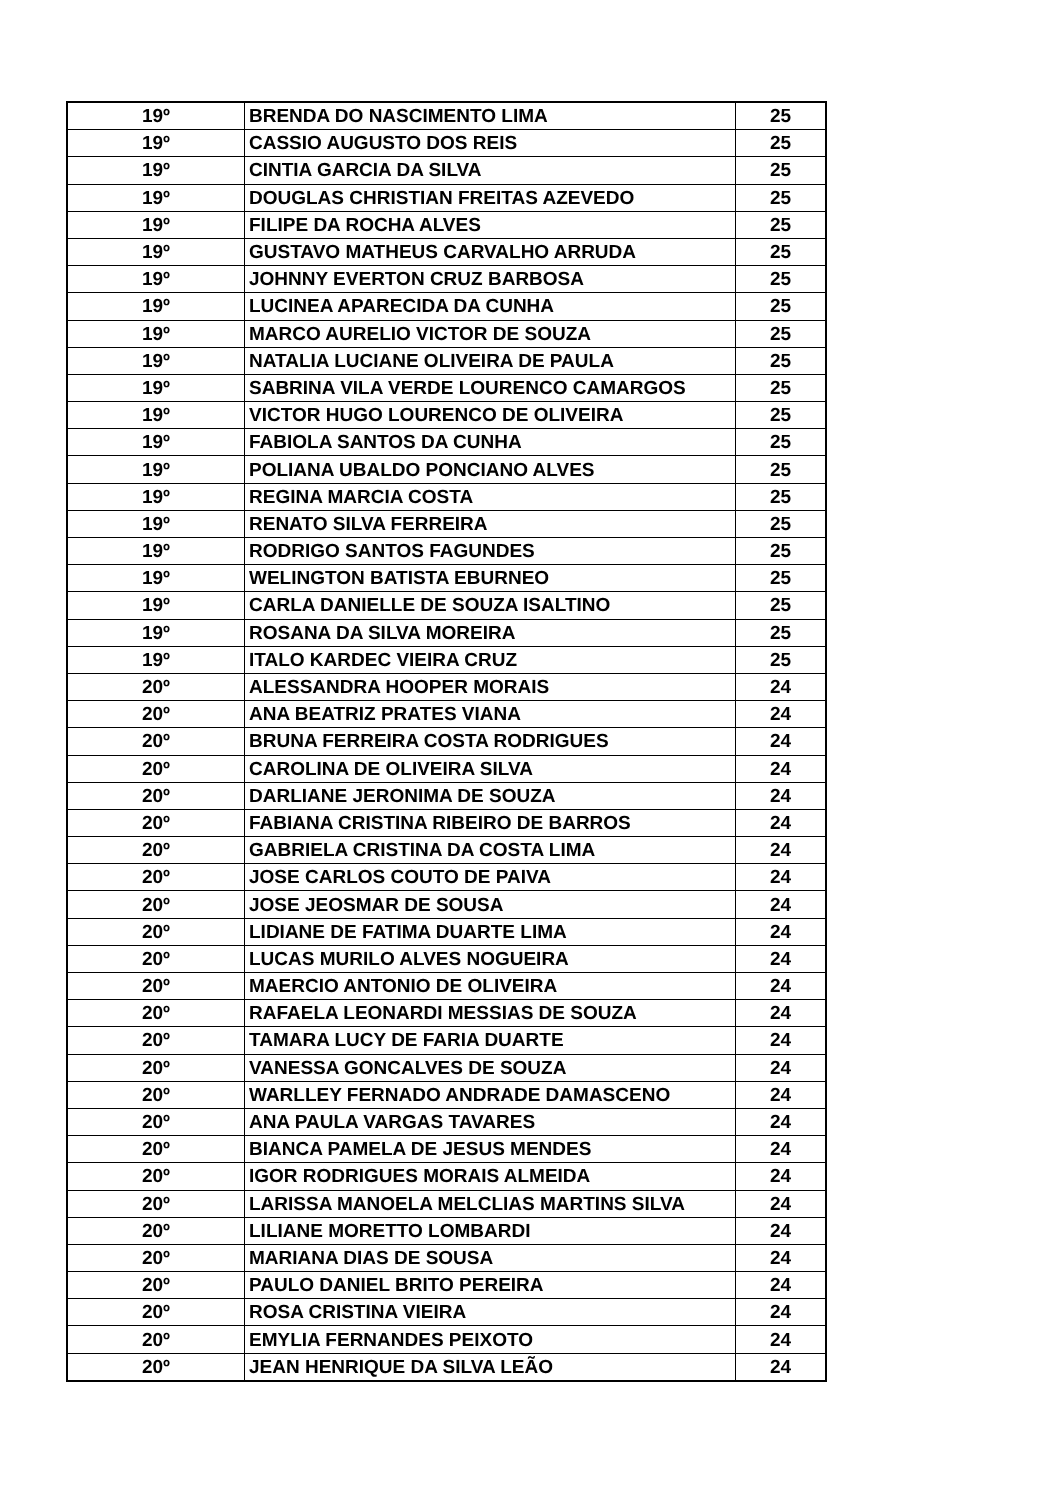| 19º | BRENDA DO NASCIMENTO LIMA | 25 |
| 19º | CASSIO AUGUSTO DOS REIS | 25 |
| 19º | CINTIA GARCIA DA SILVA | 25 |
| 19º | DOUGLAS CHRISTIAN FREITAS AZEVEDO | 25 |
| 19º | FILIPE DA ROCHA ALVES | 25 |
| 19º | GUSTAVO MATHEUS CARVALHO ARRUDA | 25 |
| 19º | JOHNNY EVERTON CRUZ BARBOSA | 25 |
| 19º | LUCINEA APARECIDA DA CUNHA | 25 |
| 19º | MARCO AURELIO VICTOR DE SOUZA | 25 |
| 19º | NATALIA LUCIANE OLIVEIRA DE PAULA | 25 |
| 19º | SABRINA VILA VERDE LOURENCO CAMARGOS | 25 |
| 19º | VICTOR HUGO LOURENCO DE OLIVEIRA | 25 |
| 19º | FABIOLA SANTOS DA CUNHA | 25 |
| 19º | POLIANA UBALDO PONCIANO ALVES | 25 |
| 19º | REGINA MARCIA COSTA | 25 |
| 19º | RENATO SILVA FERREIRA | 25 |
| 19º | RODRIGO SANTOS FAGUNDES | 25 |
| 19º | WELINGTON BATISTA EBURNEO | 25 |
| 19º | CARLA DANIELLE DE SOUZA ISALTINO | 25 |
| 19º | ROSANA DA SILVA MOREIRA | 25 |
| 19º | ITALO KARDEC VIEIRA CRUZ | 25 |
| 20º | ALESSANDRA HOOPER MORAIS | 24 |
| 20º | ANA BEATRIZ PRATES VIANA | 24 |
| 20º | BRUNA FERREIRA COSTA RODRIGUES | 24 |
| 20º | CAROLINA DE OLIVEIRA SILVA | 24 |
| 20º | DARLIANE JERONIMA DE SOUZA | 24 |
| 20º | FABIANA CRISTINA RIBEIRO DE BARROS | 24 |
| 20º | GABRIELA CRISTINA DA COSTA LIMA | 24 |
| 20º | JOSE CARLOS COUTO DE PAIVA | 24 |
| 20º | JOSE JEOSMAR DE SOUSA | 24 |
| 20º | LIDIANE DE FATIMA DUARTE LIMA | 24 |
| 20º | LUCAS MURILO ALVES NOGUEIRA | 24 |
| 20º | MAERCIO ANTONIO DE OLIVEIRA | 24 |
| 20º | RAFAELA LEONARDI MESSIAS DE SOUZA | 24 |
| 20º | TAMARA LUCY DE FARIA DUARTE | 24 |
| 20º | VANESSA GONCALVES DE SOUZA | 24 |
| 20º | WARLLEY FERNADO ANDRADE DAMASCENO | 24 |
| 20º | ANA PAULA VARGAS TAVARES | 24 |
| 20º | BIANCA PAMELA DE JESUS MENDES | 24 |
| 20º | IGOR RODRIGUES MORAIS ALMEIDA | 24 |
| 20º | LARISSA MANOELA MELCLIAS MARTINS SILVA | 24 |
| 20º | LILIANE MORETTO LOMBARDI | 24 |
| 20º | MARIANA DIAS DE SOUSA | 24 |
| 20º | PAULO DANIEL BRITO PEREIRA | 24 |
| 20º | ROSA CRISTINA VIEIRA | 24 |
| 20º | EMYLIA FERNANDES PEIXOTO | 24 |
| 20º | JEAN HENRIQUE DA SILVA LEÃO | 24 |